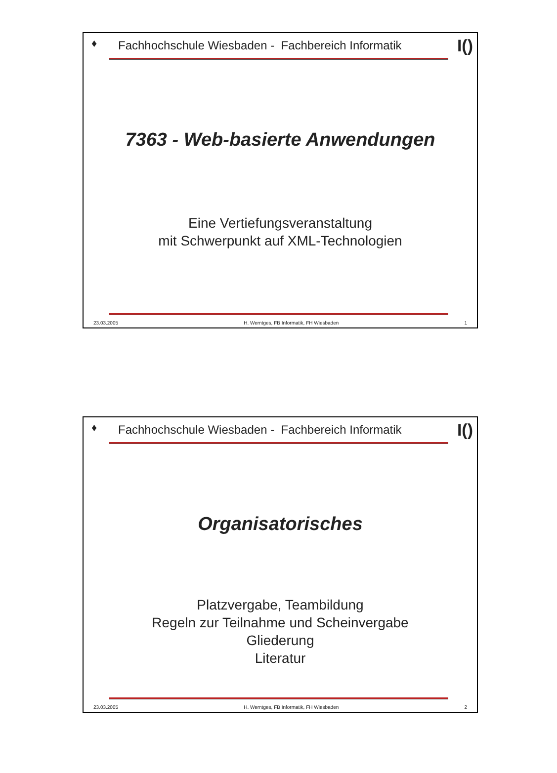♦
Fachhochschule Wiesbaden - Fachbereich Informatik I()
7363 - Web-basierte Anwendungen
Eine Vertiefungsveranstaltung
mit Schwerpunkt auf XML-Technologien
23.03.2005 H. Werntges, FB Informatik, FH Wiesbaden 1
♦
Fachhochschule Wiesbaden - Fachbereich Informatik I()
Organisatorisches
Platzvergabe, Teambildung
Regeln zur Teilnahme und Scheinvergabe
Gliederung
Literatur
23.03.2005 H. Werntges, FB Informatik, FH Wiesbaden 2